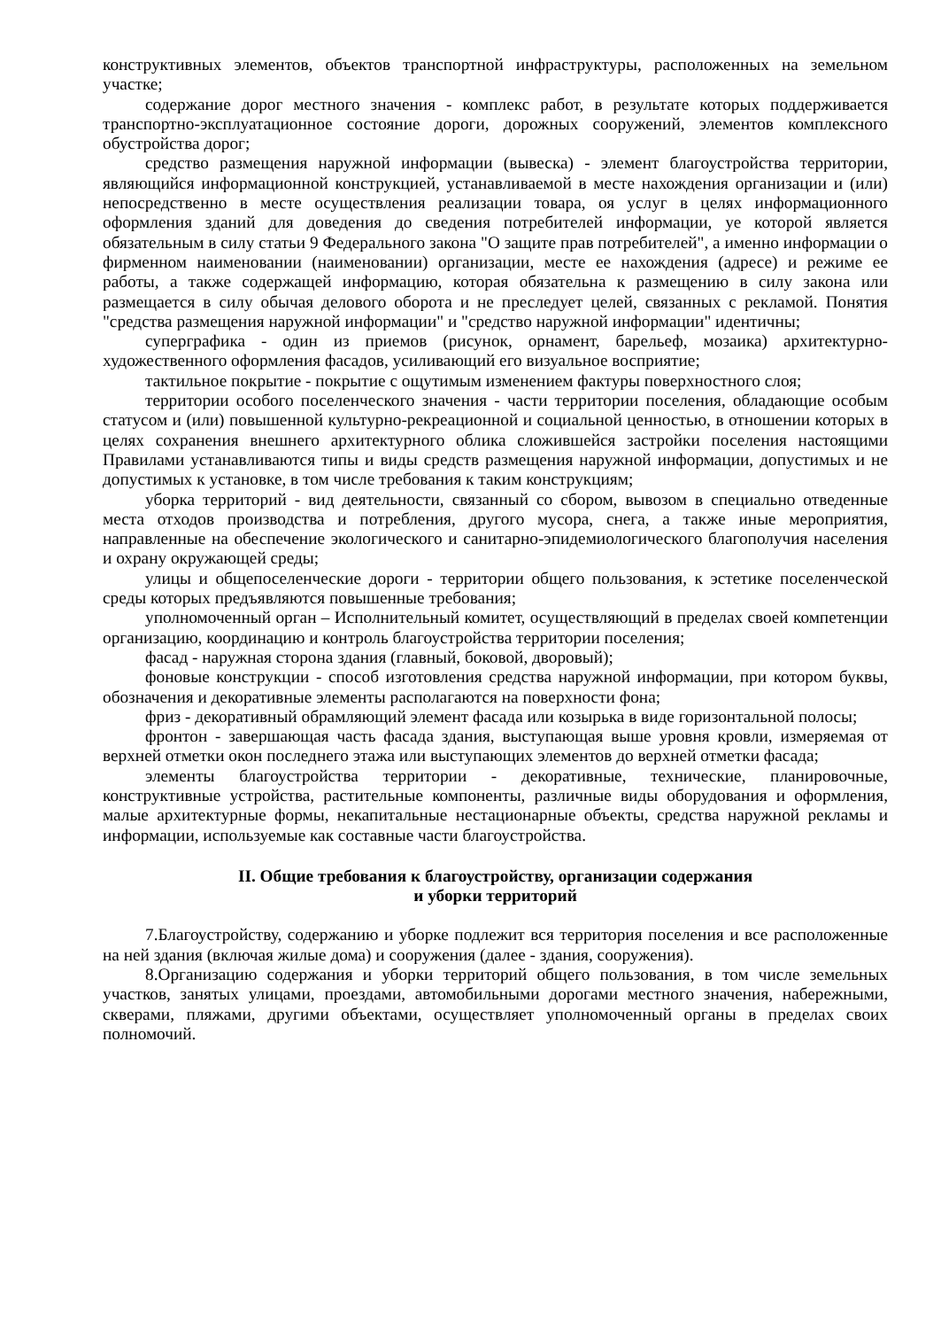конструктивных элементов, объектов транспортной инфраструктуры, расположенных на земельном участке;
содержание дорог местного значения - комплекс работ, в результате которых поддерживается транспортно-эксплуатационное состояние дороги, дорожных сооружений, элементов комплексного обустройства дорог;
средство размещения наружной информации (вывеска) - элемент благоустройства территории, являющийся информационной конструкцией, устанавливаемой в месте нахождения организации и (или) непосредственно в месте осуществления реализации товара, оя услуг в целях информационного оформления зданий для доведения до сведения потребителей информации, уе которой является обязательным в силу статьи 9 Федерального закона "О защите прав потребителей", а именно информации о фирменном наименовании (наименовании) организации, месте ее нахождения (адресе) и режиме ее работы, а также содержащей информацию, которая обязательна к размещению в силу закона или размещается в силу обычая делового оборота и не преследует целей, связанных с рекламой. Понятия "средства размещения наружной информации" и "средство наружной информации" идентичны;
суперграфика - один из приемов (рисунок, орнамент, барельеф, мозаика) архитектурно-художественного оформления фасадов, усиливающий его визуальное восприятие;
тактильное покрытие - покрытие с ощутимым изменением фактуры поверхностного слоя;
территории особого поселенческого значения - части территории поселения, обладающие особым статусом и (или) повышенной культурно-рекреационной и социальной ценностью, в отношении которых в целях сохранения внешнего архитектурного облика сложившейся застройки поселения настоящими Правилами устанавливаются типы и виды средств размещения наружной информации, допустимых и не допустимых к установке, в том числе требования к таким конструкциям;
уборка территорий - вид деятельности, связанный со сбором, вывозом в специально отведенные места отходов производства и потребления, другого мусора, снега, а также иные мероприятия, направленные на обеспечение экологического и санитарно-эпидемиологического благополучия населения и охрану окружающей среды;
улицы и общепоселенческие дороги - территории общего пользования, к эстетике поселенческой среды которых предъявляются повышенные требования;
уполномоченный орган – Исполнительный комитет, осуществляющий в пределах своей компетенции организацию, координацию и контроль благоустройства территории поселения;
фасад - наружная сторона здания (главный, боковой, дворовый);
фоновые конструкции - способ изготовления средства наружной информации, при котором буквы, обозначения и декоративные элементы располагаются на поверхности фона;
фриз - декоративный обрамляющий элемент фасада или козырька в виде горизонтальной полосы;
фронтон - завершающая часть фасада здания, выступающая выше уровня кровли, измеряемая от верхней отметки окон последнего этажа или выступающих элементов до верхней отметки фасада;
элементы благоустройства территории - декоративные, технические, планировочные, конструктивные устройства, растительные компоненты, различные виды оборудования и оформления, малые архитектурные формы, некапитальные нестационарные объекты, средства наружной рекламы и информации, используемые как составные части благоустройства.
II. Общие требования к благоустройству, организации содержания
и уборки территорий
7.Благоустройству, содержанию и уборке подлежит вся территория поселения и все расположенные на ней здания (включая жилые дома) и сооружения (далее - здания, сооружения).
8.Организацию содержания и уборки территорий общего пользования, в том числе земельных участков, занятых улицами, проездами, автомобильными дорогами местного значения, набережными, скверами, пляжами, другими объектами, осуществляет уполномоченный органы в пределах своих полномочий.